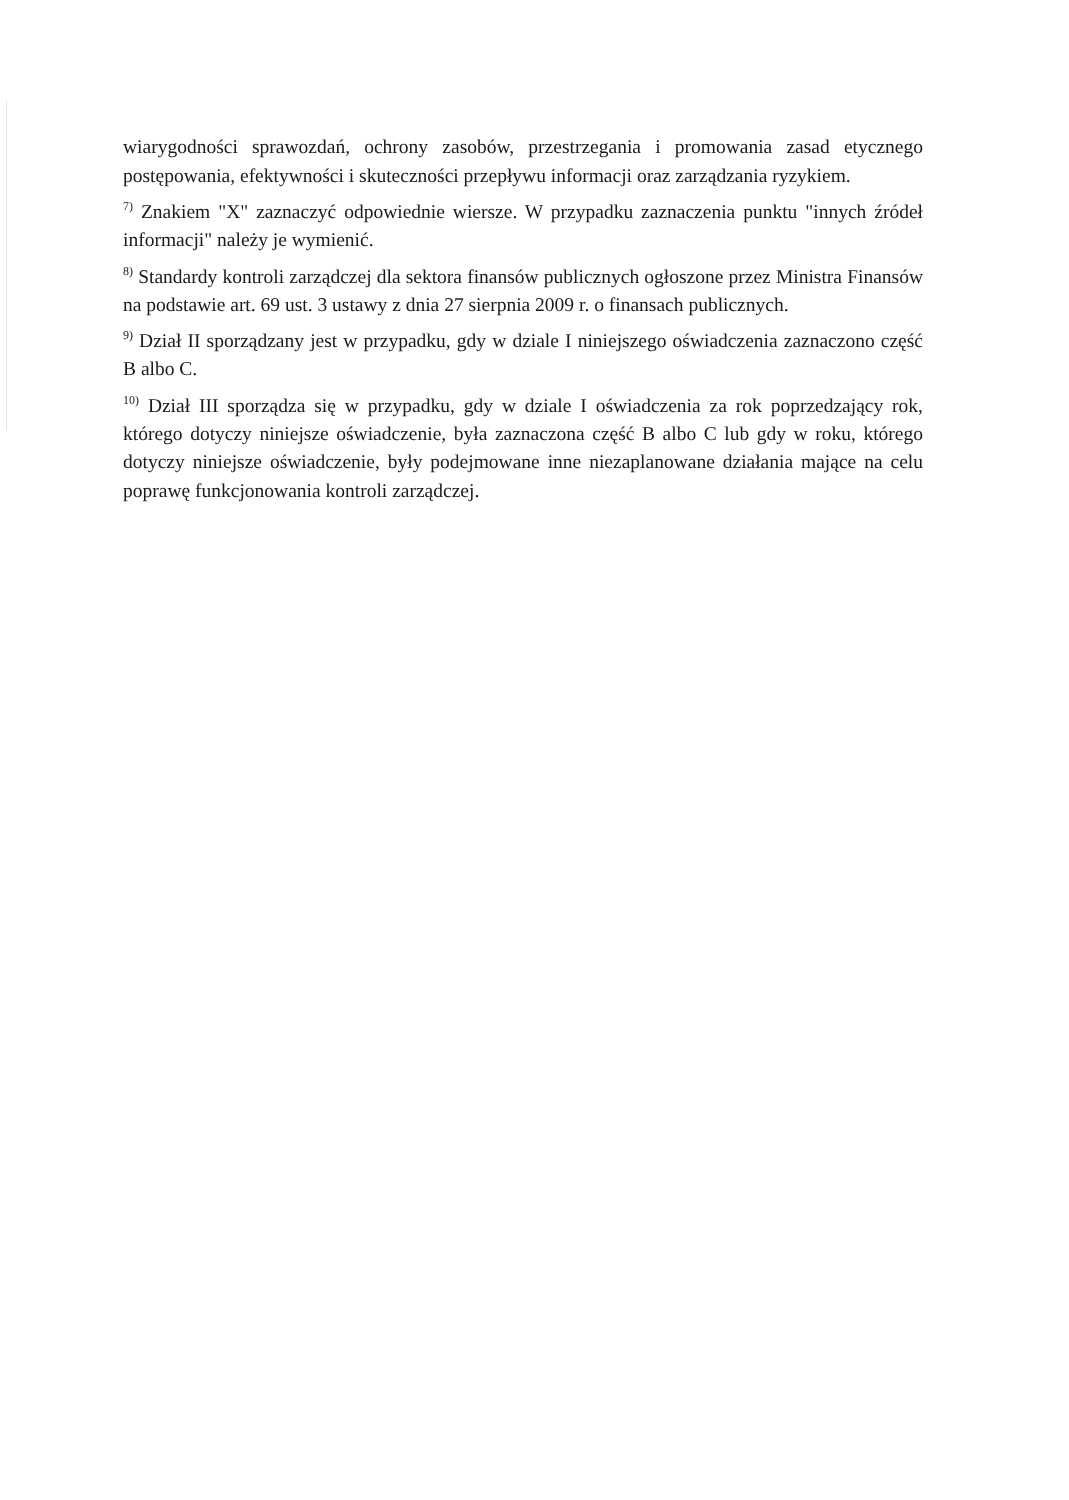wiarygodności sprawozdań, ochrony zasobów, przestrzegania i promowania zasad etycznego postępowania, efektywności i skuteczności przepływu informacji oraz zarządzania ryzykiem.
<sup>7)</sup> Znakiem "X" zaznaczyć odpowiednie wiersze. W przypadku zaznaczenia punktu "innych źródeł informacji" należy je wymienić.
<sup>8)</sup> Standardy kontroli zarządczej dla sektora finansów publicznych ogłoszone przez Ministra Finansów na podstawie art. 69 ust. 3 ustawy z dnia 27 sierpnia 2009 r. o finansach publicznych.
<sup>9)</sup> Dział II sporządzany jest w przypadku, gdy w dziale I niniejszego oświadczenia zaznaczono część B albo C.
<sup>10)</sup> Dział III sporządza się w przypadku, gdy w dziale I oświadczenia za rok poprzedzający rok, którego dotyczy niniejsze oświadczenie, była zaznaczona część B albo C lub gdy w roku, którego dotyczy niniejsze oświadczenie, były podejmowane inne niezaplanowane działania mające na celu poprawę funkcjonowania kontroli zarządczej.